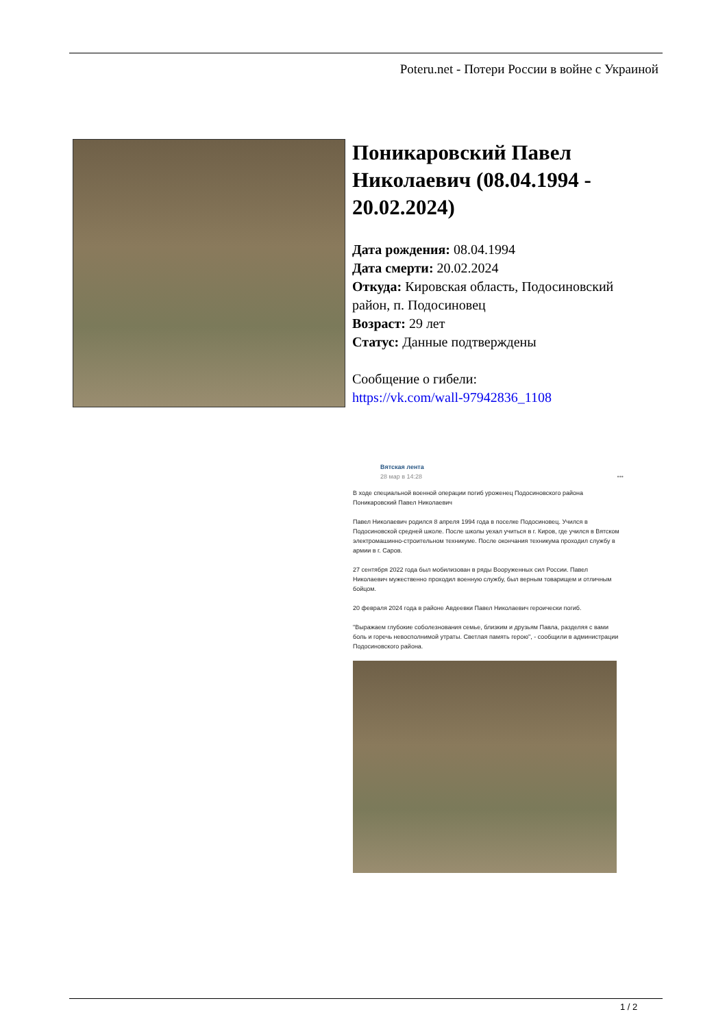Poteru.net - Потери России в войне с Украиной
Поникаровский Павел Николаевич (08.04.1994 - 20.02.2024)
Дата рождения: 08.04.1994
Дата смерти: 20.02.2024
Откуда: Кировская область, Подосиновский район, п. Подосиновец
Возраст: 29 лет
Статус: Данные подтверждены
Сообщение о гибели:
https://vk.com/wall-97942836_1108
Вятская лента
28 мар в 14:28 •••
В ходе специальной военной операции погиб уроженец Подосиновского района Поникаровский Павел Николаевич
Павел Николаевич родился 8 апреля 1994 года в поселке Подосиновец. Учился в Подосиновской средней школе. После школы уехал учиться в г. Киров, где учился в Вятском электромашинно-строительном техникуме. После окончания техникума проходил службу в армии в г. Саров.
27 сентября 2022 года был мобилизован в ряды Вооруженных сил России. Павел Николаевич мужественно проходил военную службу, был верным товарищем и отличным бойцом.
20 февраля 2024 года в районе Авдеевки Павел Николаевич героически погиб.
"Выражаем глубокие соболезнования семье, близким и друзьям Павла, разделяя с вами боль и горечь невосполнимой утраты. Светлая память герою", - сообщили в администрации Подосиновского района.
1 / 2